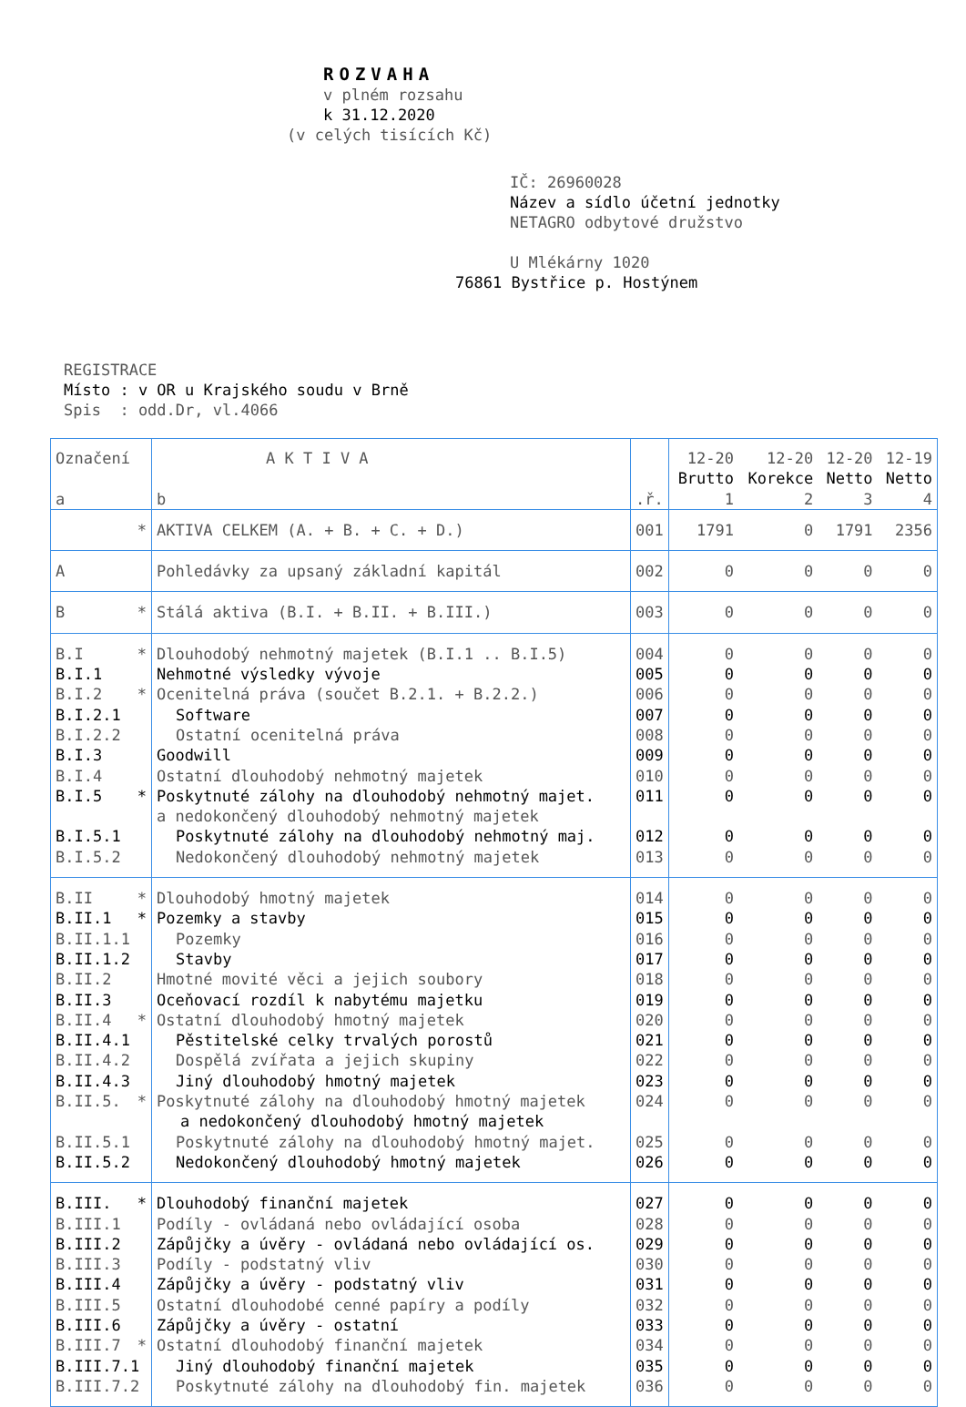ROZVAHA
v plném rozsahu
k 31.12.2020
(v celých tisících Kč)
IČ: 26960028
Název a sídlo účetní jednotky
NETAGRO odbytové družstvo
U Mlékárny 1020
76861 Bystřice p. Hostýnem
REGISTRACE
Místo : v OR u Krajského soudu v Brně
Spis : odd.Dr, vl.4066
| Označení a | A K T I V A b | .ř. | 12-20 Brutto 1 | 12-20 Korekce 2 | 12-20 Netto 3 | 12-19 Netto 4 |
| * | AKTIVA CELKEM (A. + B. + C. + D.) | 001 | 1791 | 0 | 1791 | 2356 |
| A | Pohledávky za upsaný základní kapitál | 002 | 0 | 0 | 0 | 0 |
| B * | Stálá aktiva (B.I. + B.II. + B.III.) | 003 | 0 | 0 | 0 | 0 |
| B.I * | Dlouhodobý nehmotný majetek (B.I.1 .. B.I.5) | 004 | 0 | 0 | 0 | 0 |
| B.I.1 | Nehmotné výsledky vývoje | 005 | 0 | 0 | 0 | 0 |
| B.I.2 * | Ocenitelná práva (součet B.2.1. + B.2.2.) | 006 | 0 | 0 | 0 | 0 |
| B.I.2.1 | Software | 007 | 0 | 0 | 0 | 0 |
| B.I.2.2 | Ostatní ocenitelná práva | 008 | 0 | 0 | 0 | 0 |
| B.I.3 | Goodwill | 009 | 0 | 0 | 0 | 0 |
| B.I.4 | Ostatní dlouhodobý nehmotný majetek | 010 | 0 | 0 | 0 | 0 |
| B.I.5 * | Poskytnuté zálohy na dlouhodobý nehmotný majet. a nedokončený dlouhodobý nehmotný majetek | 011 | 0 | 0 | 0 | 0 |
| B.I.5.1 | Poskytnuté zálohy na dlouhodobý nehmotný maj. | 012 | 0 | 0 | 0 | 0 |
| B.I.5.2 | Nedokončený dlouhodobý nehmotný majetek | 013 | 0 | 0 | 0 | 0 |
| B.II * | Dlouhodobý hmotný majetek | 014 | 0 | 0 | 0 | 0 |
| B.II.1 * | Pozemky a stavby | 015 | 0 | 0 | 0 | 0 |
| B.II.1.1 | Pozemky | 016 | 0 | 0 | 0 | 0 |
| B.II.1.2 | Stavby | 017 | 0 | 0 | 0 | 0 |
| B.II.2 | Hmotné movité věci a jejich soubory | 018 | 0 | 0 | 0 | 0 |
| B.II.3 | Oceňovací rozdíl k nabytému majetku | 019 | 0 | 0 | 0 | 0 |
| B.II.4 * | Ostatní dlouhodobý hmotný majetek | 020 | 0 | 0 | 0 | 0 |
| B.II.4.1 | Pěstitelské celky trvalých porostů | 021 | 0 | 0 | 0 | 0 |
| B.II.4.2 | Dospělá zvířata a jejich skupiny | 022 | 0 | 0 | 0 | 0 |
| B.II.4.3 | Jiný dlouhodobý hmotný majetek | 023 | 0 | 0 | 0 | 0 |
| B.II.5. * | Poskytnuté zálohy na dlouhodobý hmotný majetek a nedokončený dlouhodobý hmotný majetek | 024 | 0 | 0 | 0 | 0 |
| B.II.5.1 | Poskytnuté zálohy na dlouhodobý hmotný majet. | 025 | 0 | 0 | 0 | 0 |
| B.II.5.2 | Nedokončený dlouhodobý hmotný majetek | 026 | 0 | 0 | 0 | 0 |
| B.III. * | Dlouhodobý finanční majetek | 027 | 0 | 0 | 0 | 0 |
| B.III.1 | Podíly - ovládaná nebo ovládající osoba | 028 | 0 | 0 | 0 | 0 |
| B.III.2 | Zápůjčky a úvěry - ovládaná nebo ovládající os. | 029 | 0 | 0 | 0 | 0 |
| B.III.3 | Podíly - podstatný vliv | 030 | 0 | 0 | 0 | 0 |
| B.III.4 | Zápůjčky a úvěry - podstatný vliv | 031 | 0 | 0 | 0 | 0 |
| B.III.5 | Ostatní dlouhodobé cenné papíry a podíly | 032 | 0 | 0 | 0 | 0 |
| B.III.6 | Zápůjčky a úvěry - ostatní | 033 | 0 | 0 | 0 | 0 |
| B.III.7 * | Ostatní dlouhodobý finanční majetek | 034 | 0 | 0 | 0 | 0 |
| B.III.7.1 | Jiný dlouhodobý finanční majetek | 035 | 0 | 0 | 0 | 0 |
| B.III.7.2 | Poskytnuté zálohy na dlouhodobý fin. majetek | 036 | 0 | 0 | 0 | 0 |